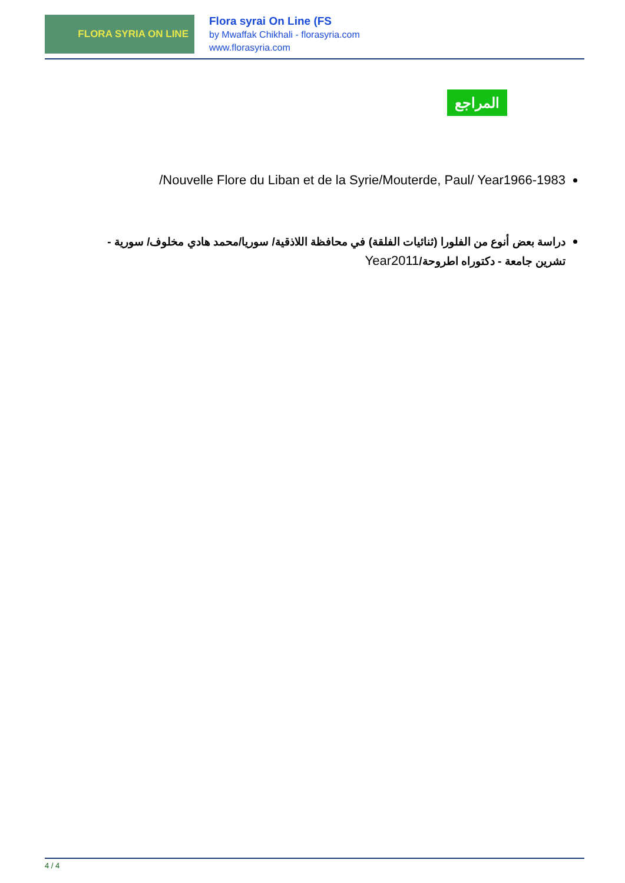FLORA SYRIA ON LINE
Flora syrai On Line (FS
by Mwaffak Chikhali - florasyria.com
www.florasyria.com
المراجع
Nouvelle Flore du Liban et de la Syrie/Mouterde, Paul/ Year1966-1983/
دراسة بعض أنوع من الفلورا (ثنائيات الفلقة) في محافظة اللاذقية/ سوريا/محمد هادي مخلوف/ سورية - تشرين جامعة - دكتوراه اطروحة/Year2011
4 / 4